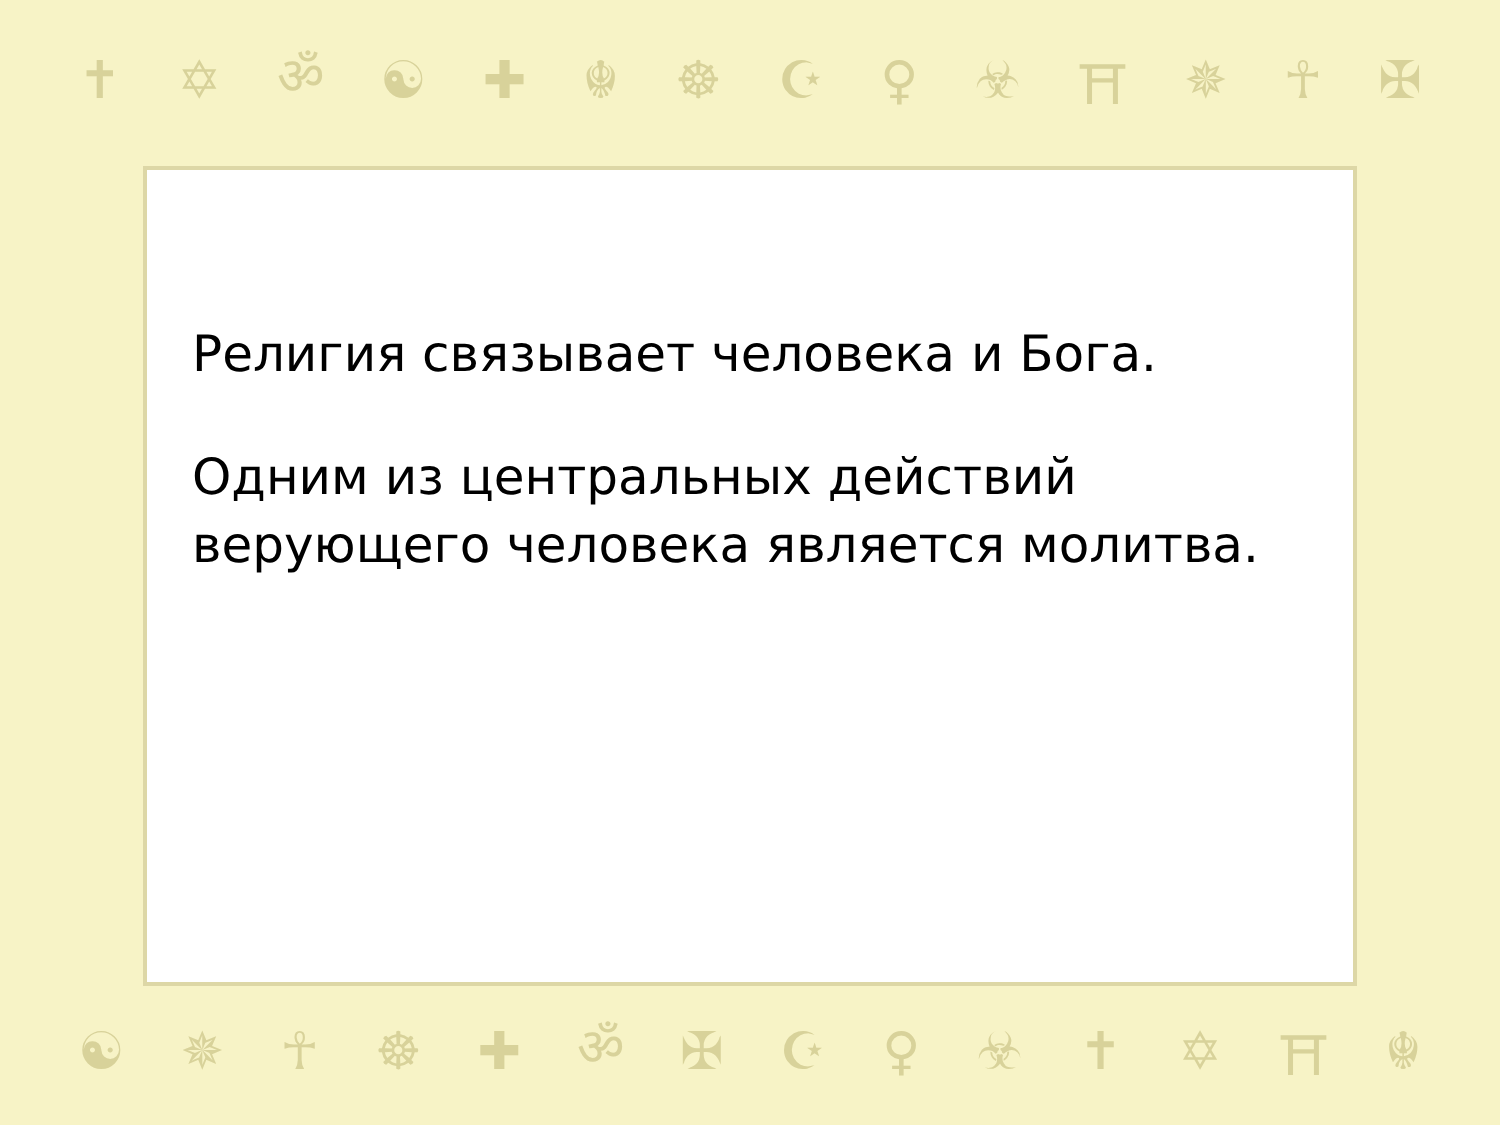✝ ✡ ॐ ☯ ✚ ☬ ☸ ☪ ♀ ☣ ⛩ ✵ ☥ ✠
Религия связывает человека и Бога.
Одним из центральных действий верующего человека является молитва.
☯ ✵ ☥ ☸ ✚ ॐ ✠ ☪ ♀ ☣ ✝ ✡ ⛩ ☬